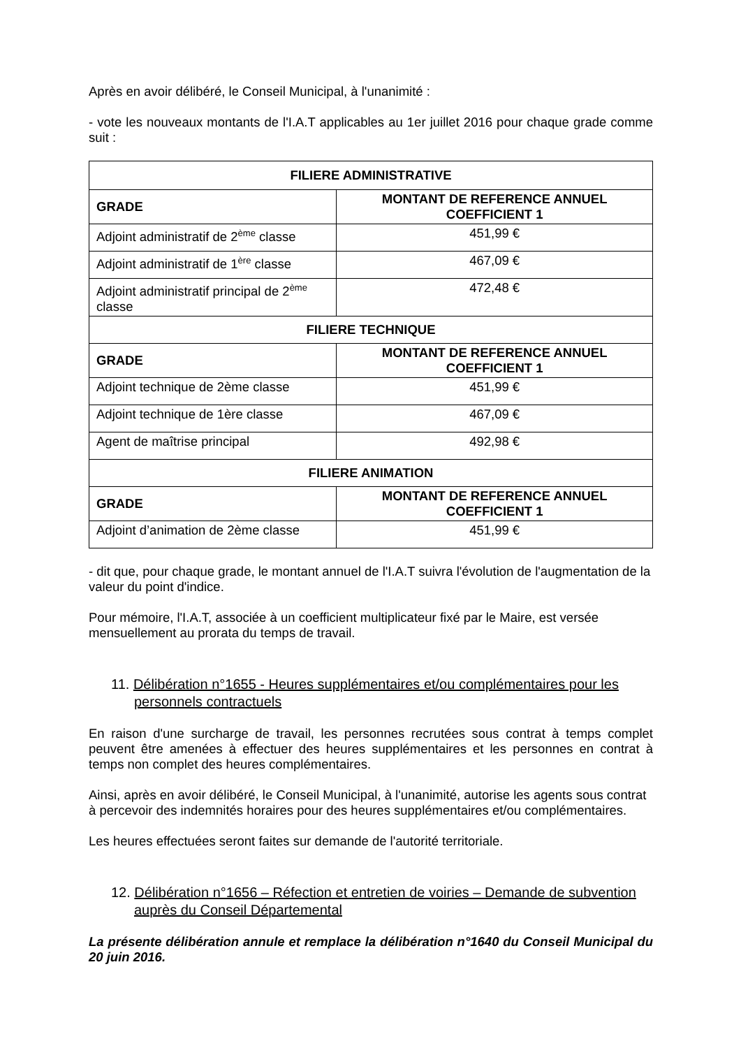Après en avoir délibéré, le Conseil Municipal, à l'unanimité :
- vote les nouveaux montants de l'I.A.T applicables au 1er juillet 2016 pour chaque grade comme suit :
| FILIERE ADMINISTRATIVE | |
| --- | --- |
| GRADE | MONTANT DE REFERENCE ANNUEL COEFFICIENT 1 |
| Adjoint administratif de 2<sup>ème</sup> classe | 451,99 € |
| Adjoint administratif de 1<sup>ère</sup> classe | 467,09 € |
| Adjoint administratif principal de 2<sup>ème</sup> classe | 472,48 € |
| FILIERE TECHNIQUE | |
| GRADE | MONTANT DE REFERENCE ANNUEL COEFFICIENT 1 |
| Adjoint technique de 2ème classe | 451,99 € |
| Adjoint technique de 1ère classe | 467,09 € |
| Agent de maîtrise principal | 492,98 € |
| FILIERE ANIMATION | |
| GRADE | MONTANT DE REFERENCE ANNUEL COEFFICIENT 1 |
| Adjoint d’animation de 2ème classe | 451,99 € |
- dit que, pour chaque grade, le montant annuel de l'I.A.T suivra l'évolution de l'augmentation de la valeur du point d'indice.
Pour mémoire, l'I.A.T, associée à un coefficient multiplicateur fixé par le Maire, est versée mensuellement au prorata du temps de travail.
11. Délibération n°1655 - Heures supplémentaires et/ou complémentaires pour les personnels contractuels
En raison d'une surcharge de travail, les personnes recrutées sous contrat à temps complet peuvent être amenées à effectuer des heures supplémentaires et les personnes en contrat à temps non complet des heures complémentaires.
Ainsi, après en avoir délibéré, le Conseil Municipal, à l'unanimité, autorise les agents sous contrat à percevoir des indemnités horaires pour des heures supplémentaires et/ou complémentaires.
Les heures effectuées seront faites sur demande de l'autorité territoriale.
12. Délibération n°1656 – Réfection et entretien de voiries – Demande de subvention auprès du Conseil Départemental
La présente délibération annule et remplace la délibération n°1640 du Conseil Municipal du 20 juin 2016.